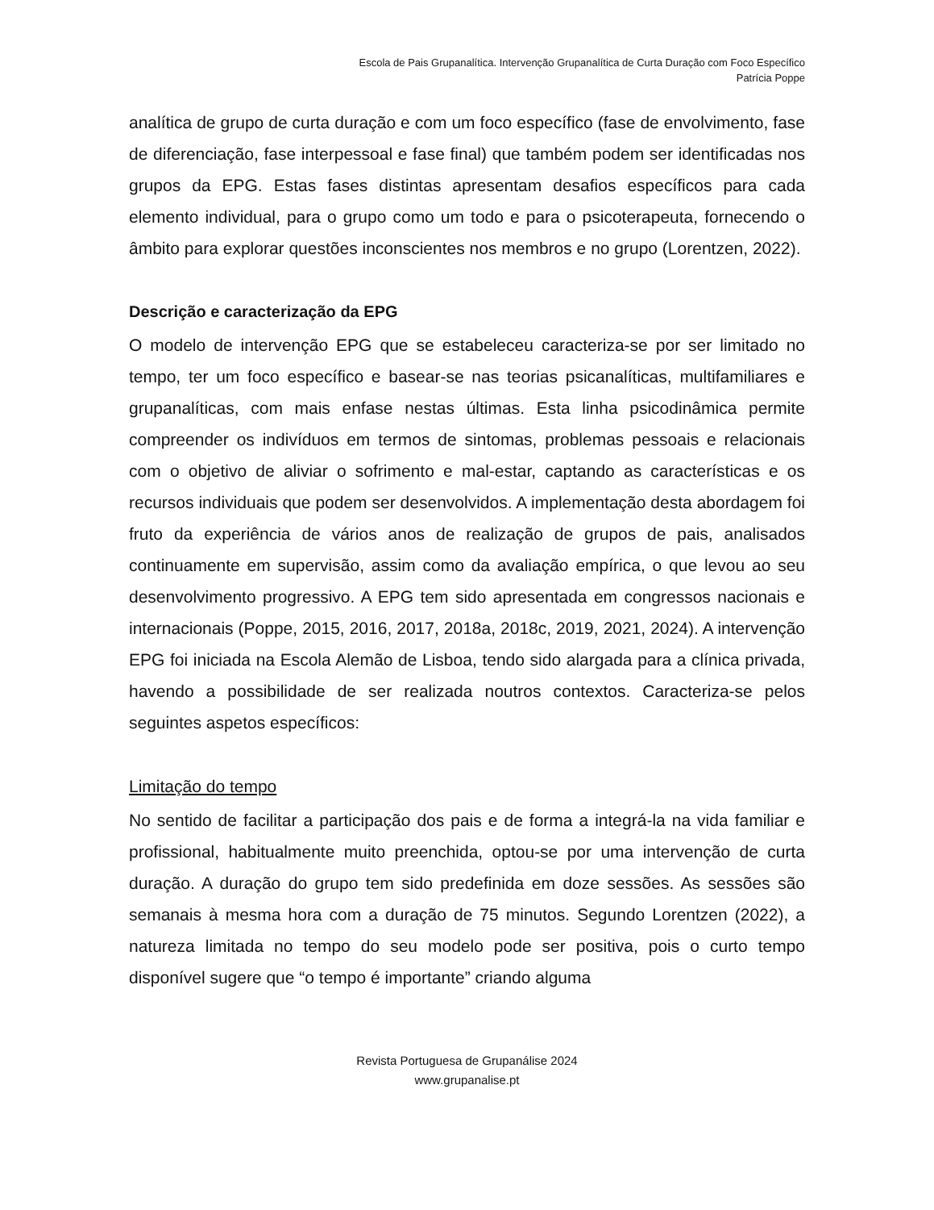Escola de Pais Grupanalítica. Intervenção Grupanalítica de Curta Duração com Foco Específico
Patrícia Poppe
analítica de grupo de curta duração e com um foco específico (fase de envolvimento, fase de diferenciação, fase interpessoal e fase final) que também podem ser identificadas nos grupos da EPG. Estas fases distintas apresentam desafios específicos para cada elemento individual, para o grupo como um todo e para o psicoterapeuta, fornecendo o âmbito para explorar questões inconscientes nos membros e no grupo (Lorentzen, 2022).
Descrição e caracterização da EPG
O modelo de intervenção EPG que se estabeleceu caracteriza-se por ser limitado no tempo, ter um foco específico e basear-se nas teorias psicanalíticas, multifamiliares e grupanalíticas, com mais enfase nestas últimas. Esta linha psicodinâmica permite compreender os indivíduos em termos de sintomas, problemas pessoais e relacionais com o objetivo de aliviar o sofrimento e mal-estar, captando as características e os recursos individuais que podem ser desenvolvidos. A implementação desta abordagem foi fruto da experiência de vários anos de realização de grupos de pais, analisados continuamente em supervisão, assim como da avaliação empírica, o que levou ao seu desenvolvimento progressivo. A EPG tem sido apresentada em congressos nacionais e internacionais (Poppe, 2015, 2016, 2017, 2018a, 2018c, 2019, 2021, 2024). A intervenção EPG foi iniciada na Escola Alemão de Lisboa, tendo sido alargada para a clínica privada, havendo a possibilidade de ser realizada noutros contextos. Caracteriza-se pelos seguintes aspetos específicos:
Limitação do tempo
No sentido de facilitar a participação dos pais e de forma a integrá-la na vida familiar e profissional, habitualmente muito preenchida, optou-se por uma intervenção de curta duração. A duração do grupo tem sido predefinida em doze sessões. As sessões são semanais à mesma hora com a duração de 75 minutos. Segundo Lorentzen (2022), a natureza limitada no tempo do seu modelo pode ser positiva, pois o curto tempo disponível sugere que “o tempo é importante” criando alguma
Revista Portuguesa de Grupanálise 2024
www.grupanalise.pt